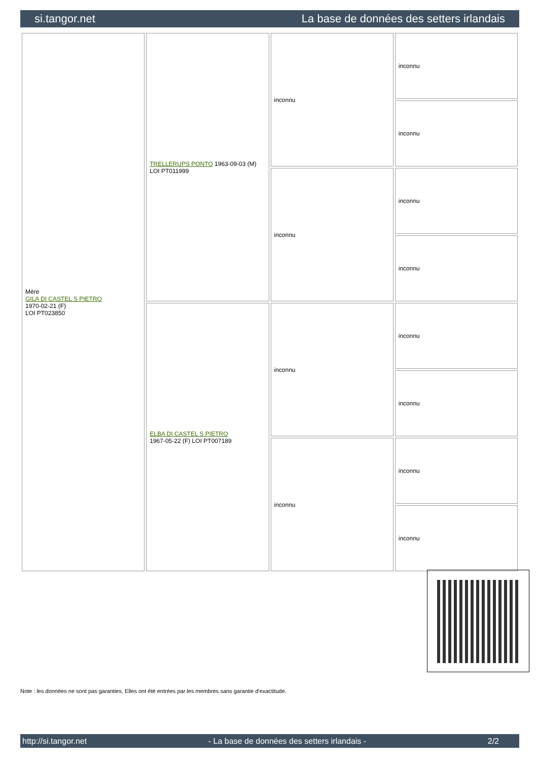si.tangor.net La base de données des setters irlandais
| Mère GILA DI CASTEL S PIETRO 1970-02-21 (F) LOI PT023850 | TRELLERUPS PONTO 1963-09-03 (M) LOI PT011999 | inconnu | inconnu |
| | | | inconnu |
| | | inconnu | inconnu |
| | | | inconnu |
| | ELBA DI CASTEL S PIETRO 1967-05-22 (F) LOI PT007189 | inconnu | inconnu |
| | | | inconnu |
| | | inconnu | inconnu |
| | | | inconnu |
Note : les données ne sont pas garanties. Elles ont été entrées par les membres sans garantie d'exactitude.
http://si.tangor.net - La base de données des setters irlandais - 2/2